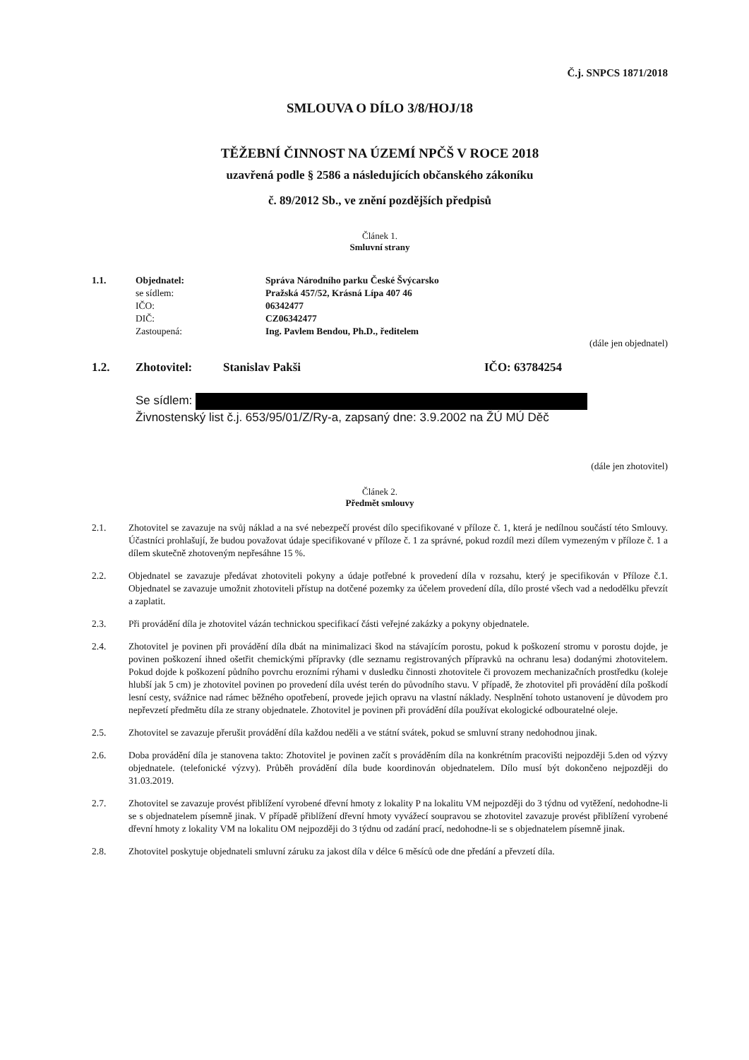Č.j. SNPCS 1871/2018
SMLOUVA O DÍLO 3/8/HOJ/18
TĚŽEBNÍ ČINNOST NA ÚZEMÍ NPČŠ V ROCE 2018
uzavřená podle § 2586 a následujících občanského zákoníku
č. 89/2012 Sb., ve znění pozdějších předpisů
Článek 1.
Smluvní strany
1.1.
Objednatel:
Správa Národního parku České Švýcarsko
se sídlem:
Pražská 457/52, Krásná Lípa 407 46
IČO:
06342477
DIČ:
CZ06342477
Zastoupená:
Ing. Pavlem Bendou, Ph.D., ředitelem
(dále jen objednatel)
1.2.
Zhotovitel:
Stanislav Pakši
IČO: 63784254
Se sídlem:
Živnostenský list č.j. 653/95/01/Z/Ry-a, zapsaný dne: 3.9.2002 na ŽÚ MÚ Děč
(dále jen zhotovitel)
Článek 2.
Předmět smlouvy
2.1.
Zhotovitel se zavazuje na svůj náklad a na své nebezpečí provést dílo specifikované v příloze č. 1, která je nedílnou součástí této Smlouvy. Účastníci prohlašují, že budou považovat údaje specifikované v příloze č. 1 za správné, pokud rozdíl mezi dílem vymezeným v příloze č. 1 a dílem skutečně zhotoveným nepřesáhne 15 %.
2.2.
Objednatel se zavazuje předávat zhotoviteli pokyny a údaje potřebné k provedení díla v rozsahu, který je specifikován v Příloze č.1. Objednatel se zavazuje umožnit zhotoviteli přístup na dotčené pozemky za účelem provedení díla, dílo prosté všech vad a nedodělku převzít a zaplatit.
2.3.
Při provádění díla je zhotovitel vázán technickou specifikací části veřejné zakázky a pokyny objednatele.
2.4.
Zhotovitel je povinen při provádění díla dbát na minimalizaci škod na stávajícím porostu, pokud k poškození stromu v porostu dojde, je povinen poškození ihned ošetřit chemickými přípravky (dle seznamu registrovaných přípravků na ochranu lesa) dodanými zhotovitelem. Pokud dojde k poškození půdního povrchu erozními rýhami v dusledku činnosti zhotovitele či provozem mechanizačních prostředku (koleje hlubší jak 5 cm) je zhotovitel povinen po provedení díla uvést terén do původního stavu. V případě, že zhotovitel při provádění díla poškodí lesní cesty, svážnice nad rámec běžného opotřebení, provede jejich opravu na vlastní náklady. Nesplnění tohoto ustanovení je důvodem pro nepřevzetí předmětu díla ze strany objednatele. Zhotovitel je povinen při provádění díla používat ekologické odbouratelné oleje.
2.5.
Zhotovitel se zavazuje přerušit provádění díla každou neděli a ve státní svátek, pokud se smluvní strany nedohodnou jinak.
2.6.
Doba provádění díla je stanovena takto: Zhotovitel je povinen začít s prováděním díla na konkrétním pracovišti nejpozději 5.den od výzvy objednatele. (telefonické výzvy). Průběh provádění díla bude koordinován objednatelem. Dílo musí být dokončeno nejpozději do 31.03.2019.
2.7.
Zhotovitel se zavazuje provést přiblížení vyrobené dřevní hmoty z lokality P na lokalitu VM nejpozději do 3 týdnu od vytěžení, nedohodne-li se s objednatelem písemně jinak. V případě přiblížení dřevní hmoty vyvážecí soupravou se zhotovitel zavazuje provést přiblížení vyrobené dřevní hmoty z lokality VM na lokalitu OM nejpozději do 3 týdnu od zadání prací, nedohodne-li se s objednatelem písemně jinak.
2.8.
Zhotovitel poskytuje objednateli smluvní záruku za jakost díla v délce 6 měsíců ode dne předání a převzetí díla.